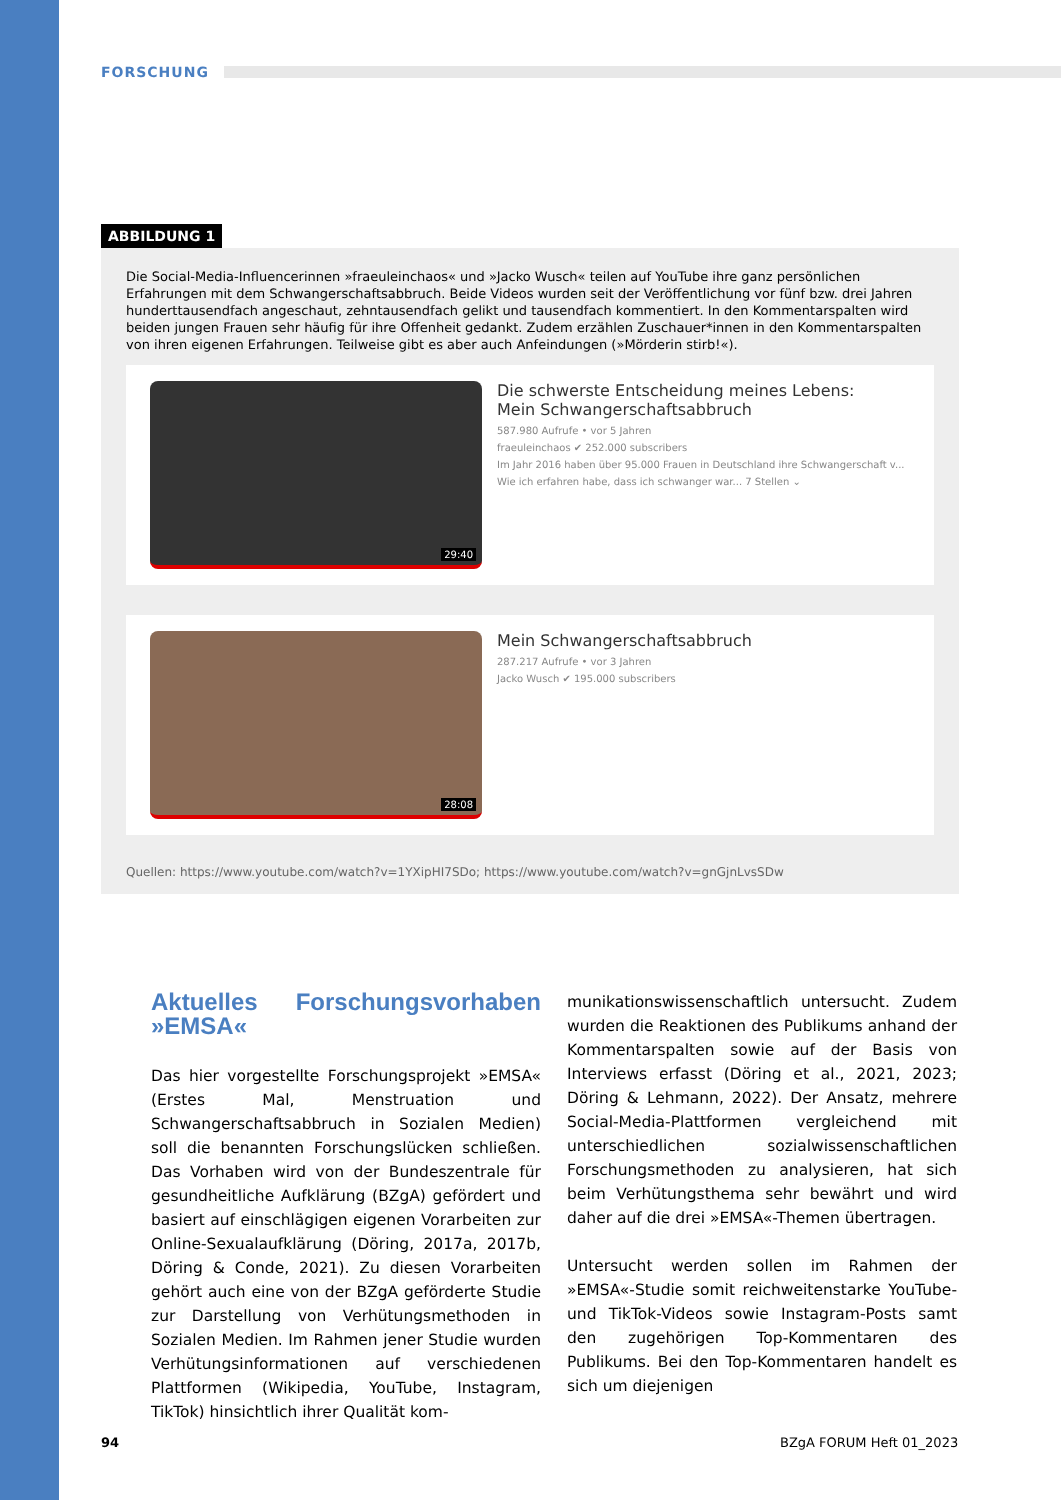FORSCHUNG
ABBILDUNG 1
Die Social-Media-Influencerinnen »fraeuleinchaos« und »Jacko Wusch« teilen auf YouTube ihre ganz persönlichen Erfahrungen mit dem Schwangerschaftsabbruch. Beide Videos wurden seit der Veröffentlichung vor fünf bzw. drei Jahren hunderttausendfach angeschaut, zehntausendfach gelikt und tausendfach kommentiert. In den Kommentarspalten wird beiden jungen Frauen sehr häufig für ihre Offenheit gedankt. Zudem erzählen Zuschauer*innen in den Kommentarspalten von ihren eigenen Erfahrungen. Teilweise gibt es aber auch Anfeindungen (»Mörderin stirb!«).
29:40
Die schwerste Entscheidung meines Lebens:
Mein Schwangerschaftsabbruch
587.980 Aufrufe • vor 5 Jahren
fraeuleinchaos ✔ 252.000 subscribers
Im Jahr 2016 haben über 95.000 Frauen in Deutschland ihre Schwangerschaft v...
Wie ich erfahren habe, dass ich schwanger war... 7 Stellen ⌄
28:08
Mein Schwangerschaftsabbruch
287.217 Aufrufe • vor 3 Jahren
Jacko Wusch ✔ 195.000 subscribers
Quellen: https://www.youtube.com/watch?v=1YXipHI7SDo; https://www.youtube.com/watch?v=gnGjnLvsSDw
Aktuelles Forschungsvorhaben »EMSA«
Das hier vorgestellte Forschungsprojekt »EMSA« (Erstes Mal, Menstruation und Schwangerschaftsabbruch in Sozialen Medien) soll die benannten Forschungslücken schließen. Das Vorhaben wird von der Bundeszentrale für gesundheitliche Aufklärung (BZgA) gefördert und basiert auf einschlägigen eigenen Vorarbeiten zur Online-Sexualaufklärung (Döring, 2017a, 2017b, Döring & Conde, 2021). Zu diesen Vorarbeiten gehört auch eine von der BZgA geförderte Studie zur Darstellung von Verhütungsmethoden in Sozialen Medien. Im Rahmen jener Studie wurden Verhütungsinformationen auf verschiedenen Plattformen (Wikipedia, YouTube, Instagram, TikTok) hinsichtlich ihrer Qualität kom-
munikationswissenschaftlich untersucht. Zudem wurden die Reaktionen des Publikums anhand der Kommentarspalten sowie auf der Basis von Interviews erfasst (Döring et al., 2021, 2023; Döring & Lehmann, 2022). Der Ansatz, mehrere Social-Media-Plattformen vergleichend mit unterschiedlichen sozialwissenschaftlichen Forschungsmethoden zu analysieren, hat sich beim Verhütungsthema sehr bewährt und wird daher auf die drei »EMSA«-Themen übertragen.
Untersucht werden sollen im Rahmen der »EMSA«-Studie somit reichweitenstarke YouTube- und TikTok-Videos sowie Instagram-Posts samt den zugehörigen Top-Kommentaren des Publikums. Bei den Top-Kommentaren handelt es sich um diejenigen
94 BZgA FORUM Heft 01_2023